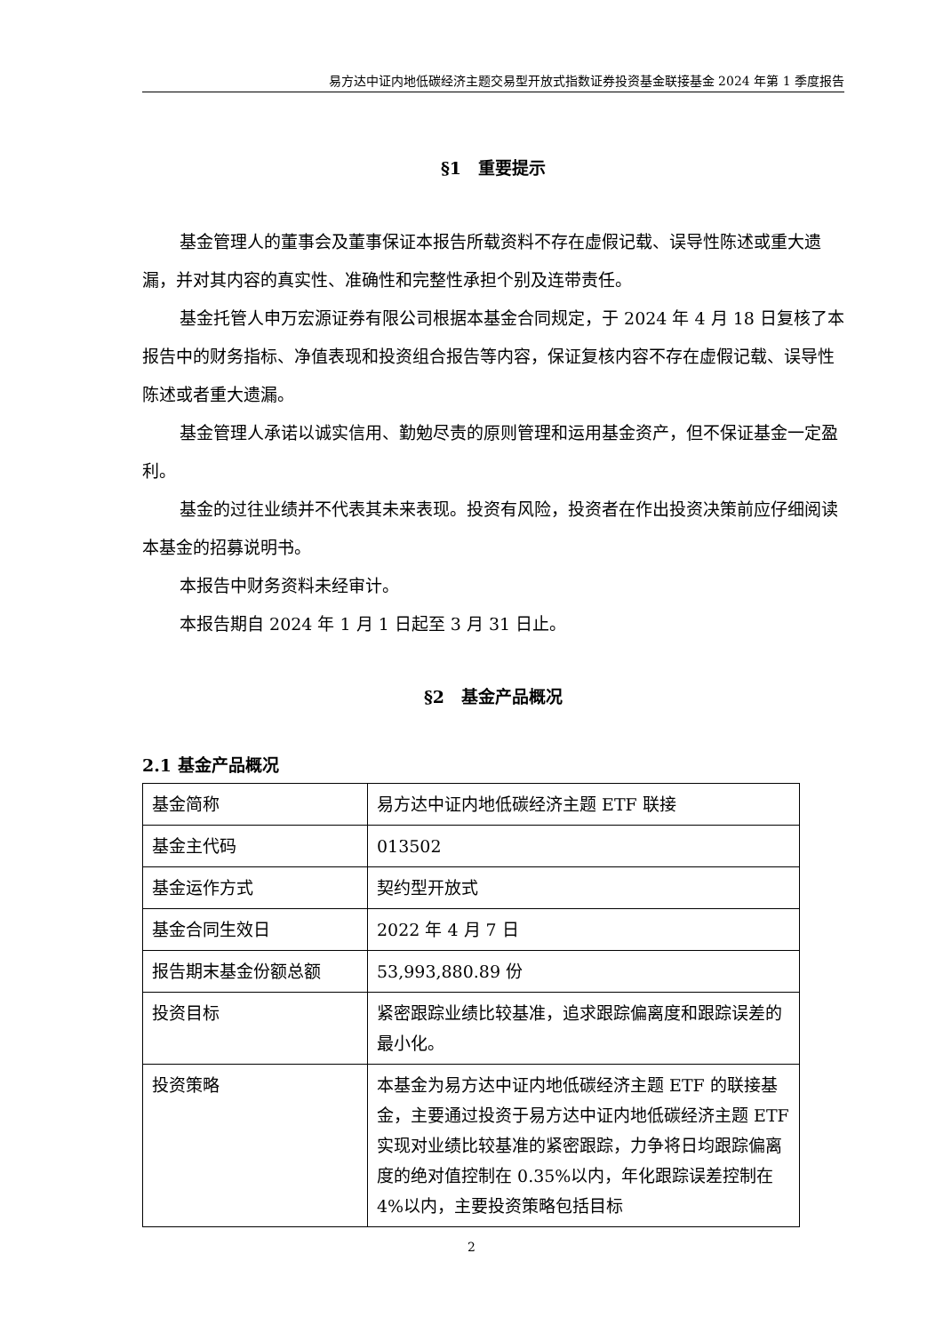易方达中证内地低碳经济主题交易型开放式指数证券投资基金联接基金 2024 年第 1 季度报告
§1　重要提示
基金管理人的董事会及董事保证本报告所载资料不存在虚假记载、误导性陈述或重大遗漏，并对其内容的真实性、准确性和完整性承担个别及连带责任。
基金托管人申万宏源证券有限公司根据本基金合同规定，于 2024 年 4 月 18 日复核了本报告中的财务指标、净值表现和投资组合报告等内容，保证复核内容不存在虚假记载、误导性陈述或者重大遗漏。
基金管理人承诺以诚实信用、勤勉尽责的原则管理和运用基金资产，但不保证基金一定盈利。
基金的过往业绩并不代表其未来表现。投资有风险，投资者在作出投资决策前应仔细阅读本基金的招募说明书。
本报告中财务资料未经审计。
本报告期自 2024 年 1 月 1 日起至 3 月 31 日止。
§2　基金产品概况
2.1 基金产品概况
| 基金简称 | 易方达中证内地低碳经济主题 ETF 联接 |
| 基金主代码 | 013502 |
| 基金运作方式 | 契约型开放式 |
| 基金合同生效日 | 2022 年 4 月 7 日 |
| 报告期末基金份额总额 | 53,993,880.89 份 |
| 投资目标 | 紧密跟踪业绩比较基准，追求跟踪偏离度和跟踪误差的最小化。 |
| 投资策略 | 本基金为易方达中证内地低碳经济主题 ETF 的联接基金，主要通过投资于易方达中证内地低碳经济主题 ETF 实现对业绩比较基准的紧密跟踪，力争将日均跟踪偏离度的绝对值控制在 0.35%以内，年化跟踪误差控制在 4%以内，主要投资策略包括目标 |
2